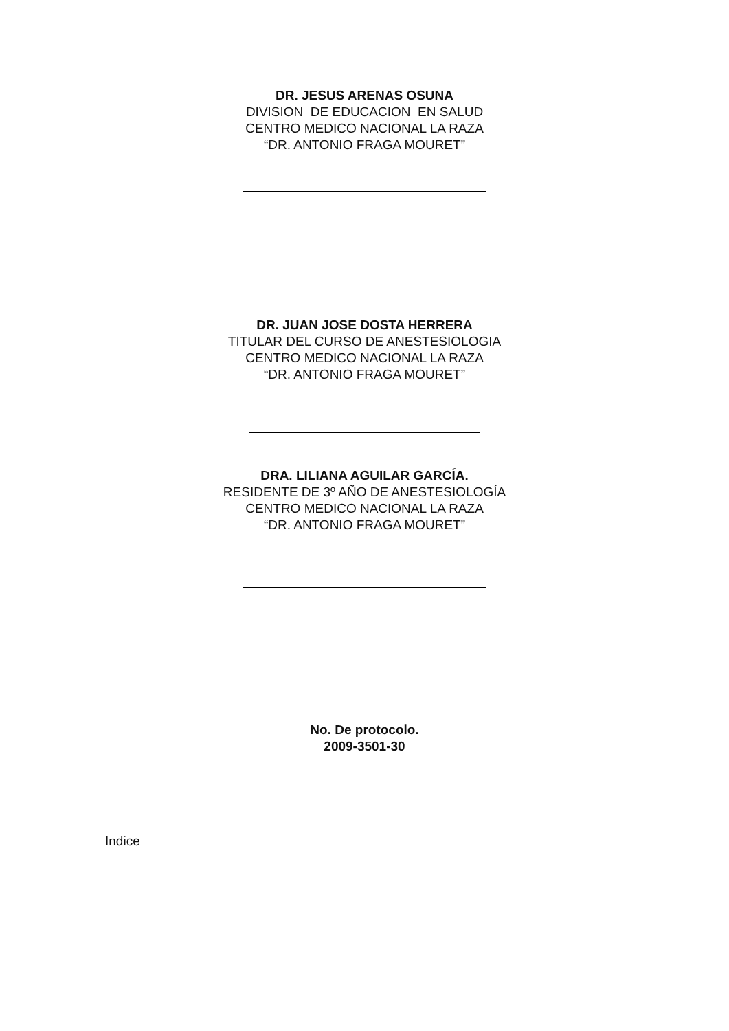DR. JESUS ARENAS OSUNA
DIVISION DE EDUCACION EN SALUD
CENTRO MEDICO NACIONAL LA RAZA
“DR. ANTONIO FRAGA MOURET”
DR. JUAN JOSE DOSTA HERRERA
TITULAR DEL CURSO DE ANESTESIOLOGIA
CENTRO MEDICO NACIONAL LA RAZA
“DR. ANTONIO FRAGA MOURET”
DRA. LILIANA AGUILAR GARCÍA.
RESIDENTE DE 3º AÑO DE ANESTESIOLOGÍA
CENTRO MEDICO NACIONAL LA RAZA
“DR. ANTONIO FRAGA MOURET”
No. De protocolo.
2009-3501-30
Indice